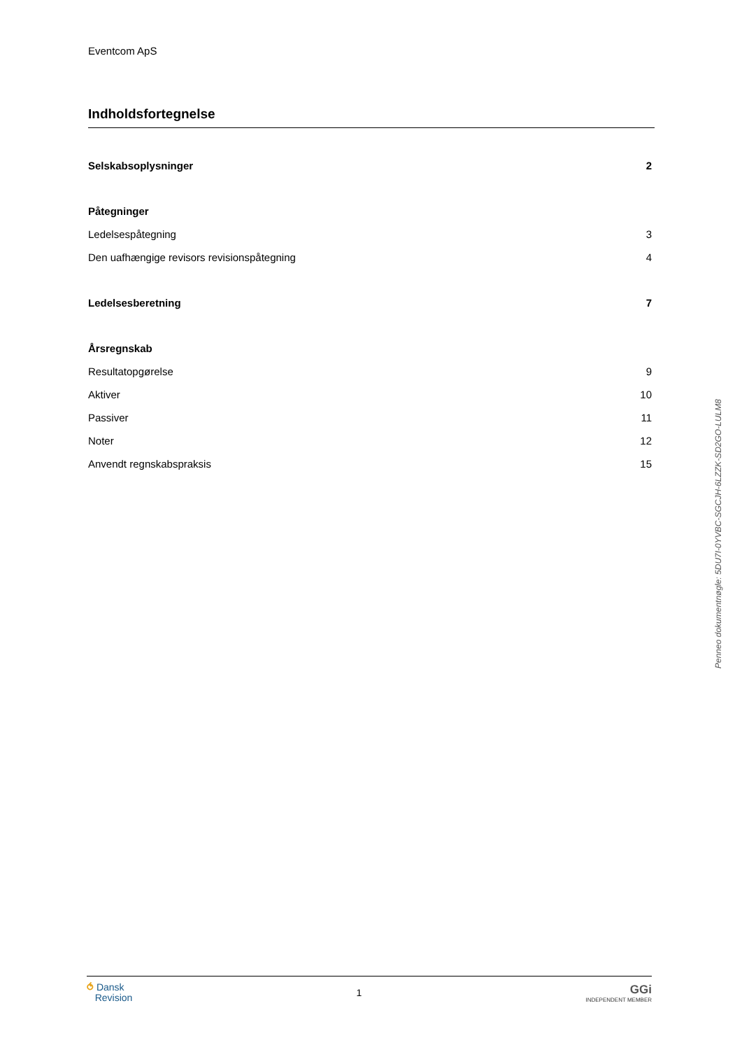Eventcom ApS
Indholdsfortegnelse
Selskabsoplysninger 2
Påtegninger
Ledelsespåtegning 3
Den uafhængige revisors revisionspåtegning 4
Ledelsesberetning 7
Årsregnskab
Resultatopgørelse 9
Aktiver 10
Passiver 11
Noter 12
Anvendt regnskabspraksis 15
Penneo dokumentnøgle: 5DU7I-0YVBC-SGCJH-6LZZK-SD2GO-LULM8
⥀ Dansk
Revision
1
GGi
INDEPENDENT MEMBER